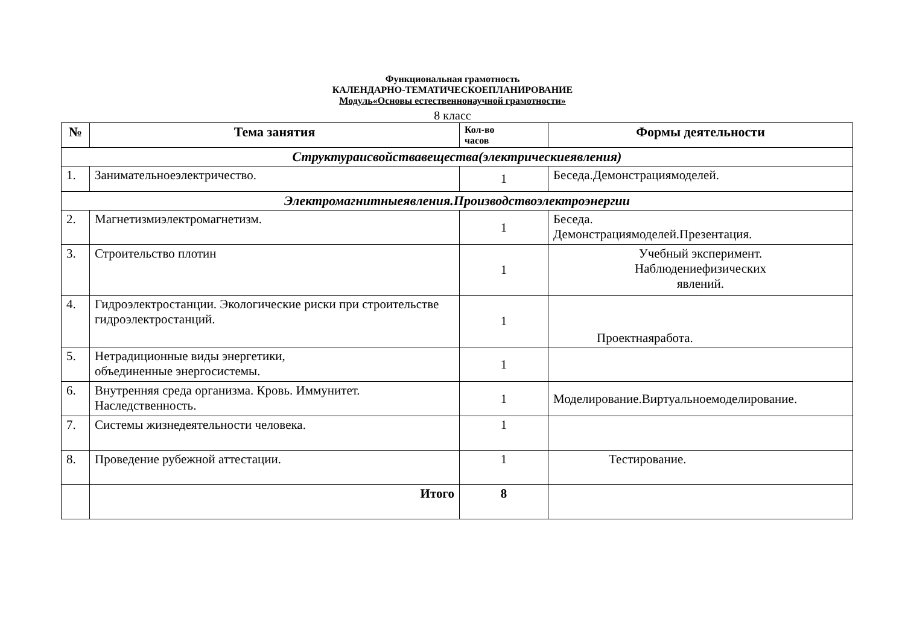Функциональная грамотность
КАЛЕНДАРНО-ТЕМАТИЧЕСКОЕПЛАНИРОВАНИЕ
Модуль«Основы естественнонаучной грамотности»
8 класс
| № | Тема занятия | Кол-во часов | Формы деятельности |
| --- | --- | --- | --- |
| Структураисвойствавещества(электрическиеявления) | | | |
| 1. | Занимательноеэлектричество. | 1 | Беседа.Демонстрациямоделей. |
| Электромагнитныеявления.Производствоэлектроэнергии | | | |
| 2. | Магнетизмиэлектромагнетизм. | 1 | Беседа. Демонстрациямоделей.Презентация. |
| 3. | Строительство плотин | 1 | Учебный эксперимент. Наблюдениефизических явлений. |
| 4. | Гидроэлектростанции. Экологические риски при строительстве гидроэлектростанций. | 1 | Проектнаяработа. |
| 5. | Нетрадиционные виды энергетики, объединенные энергосистемы. | 1 | |
| 6. | Внутренняя среда организма. Кровь. Иммунитет. Наследственность. | 1 | Моделирование.Виртуальноемоделирование. |
| 7. | Системы жизнедеятельности человека. | 1 | |
| 8. | Проведение рубежной аттестации. | 1 | Тестирование. |
| | Итого | 8 | |